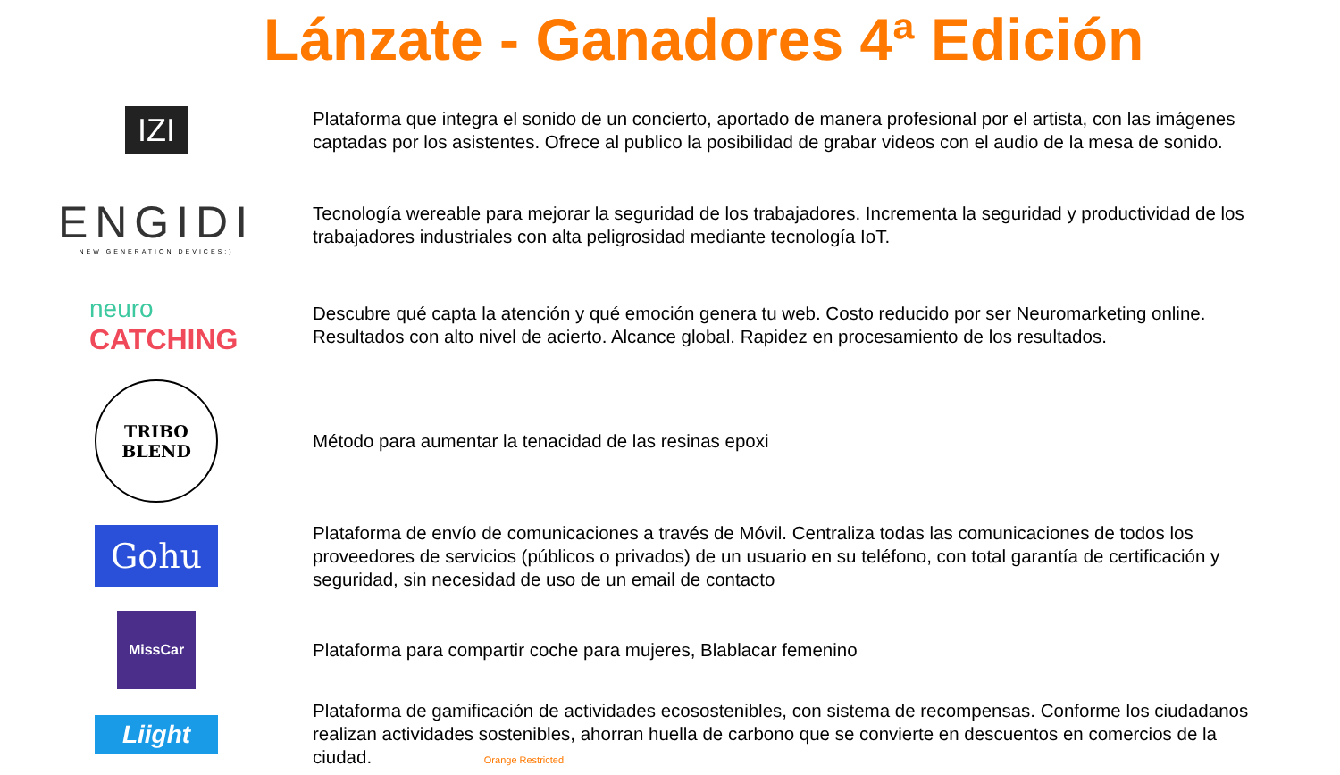Lánzate - Ganadores 4ª Edición
IZI
Plataforma que integra el sonido de un concierto, aportado de manera profesional por el artista, con las imágenes captadas por los asistentes. Ofrece al publico la posibilidad de grabar videos con el audio de la mesa de sonido.
ENGIDI
NEW GENERATION DEVICES;)
Tecnología wereable para mejorar la seguridad de los trabajadores. Incrementa la seguridad y productividad de los trabajadores industriales con alta peligrosidad mediante tecnología IoT.
neuro
CATCHING
Descubre qué capta la atención y qué emoción genera tu web. Costo reducido por ser Neuromarketing online. Resultados con alto nivel de acierto. Alcance global. Rapidez en procesamiento de los resultados.
TRIBO
BLEND
Método para aumentar la tenacidad de las resinas epoxi
Gohu
Plataforma de envío de comunicaciones a través de Móvil. Centraliza todas las comunicaciones de todos los proveedores de servicios (públicos o privados) de un usuario en su teléfono, con total garantía de certificación y seguridad, sin necesidad de uso de un email de contacto
MissCar
Plataforma para compartir coche para mujeres, Blablacar femenino
Liight
Plataforma de gamificación de actividades ecosostenibles, con sistema de recompensas. Conforme los ciudadanos realizan actividades sostenibles, ahorran huella de carbono que se convierte en descuentos en comercios de la ciudad. Orange Restricted